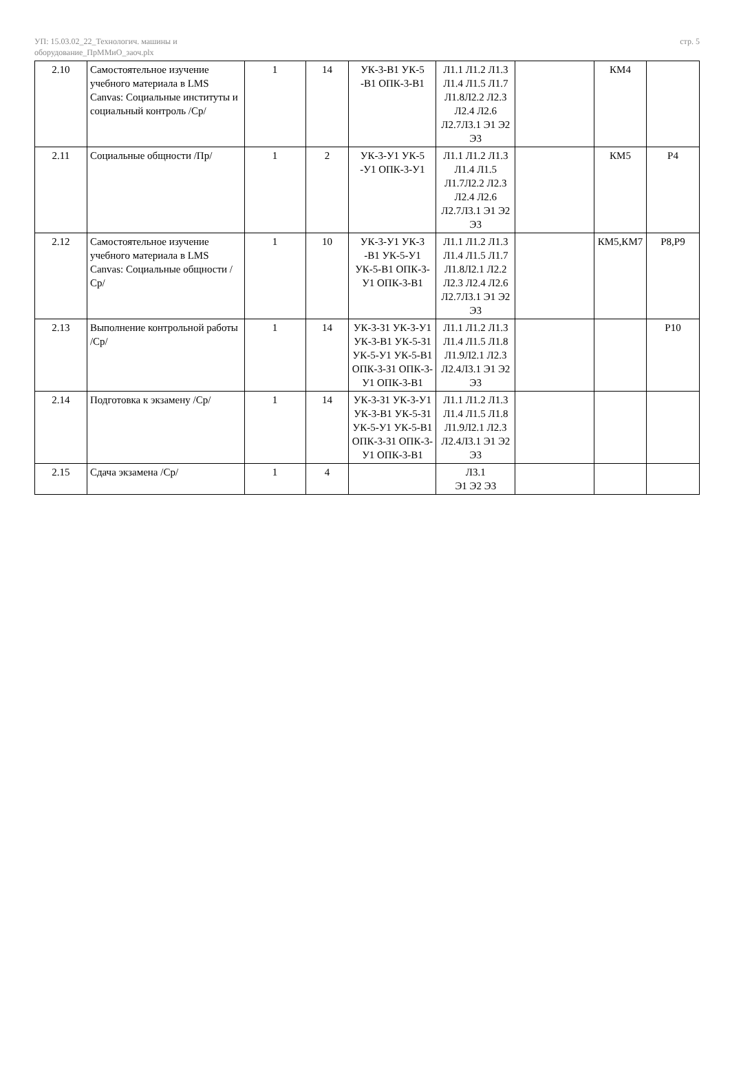УП: 15.03.02_22_Технологич. машины и
оборудование_ПрММиО_заоч.plx
стр. 5
| 2.10 | Самостоятельное изучение учебного материала в LMS Canvas: Социальные институты и социальный контроль /Ср/ | 1 | 14 | УК-3-В1 УК-5 -В1 ОПК-3-В1 | Л1.1 Л1.2 Л1.3 Л1.4 Л1.5 Л1.7 Л1.8Л2.2 Л2.3 Л2.4 Л2.6 Л2.7Л3.1 Э1 Э2 Э3 | | КМ4 | |
| 2.11 | Социальные общности /Пр/ | 1 | 2 | УК-3-У1 УК-5 -У1 ОПК-3-У1 | Л1.1 Л1.2 Л1.3 Л1.4 Л1.5 Л1.7Л2.2 Л2.3 Л2.4 Л2.6 Л2.7Л3.1 Э1 Э2 Э3 | | КМ5 | Р4 |
| 2.12 | Самостоятельное изучение учебного материала в LMS Canvas: Социальные общности /Ср/ | 1 | 10 | УК-3-У1 УК-3 -В1 УК-5-У1 УК-5-В1 ОПК-3-У1 ОПК-3-В1 | Л1.1 Л1.2 Л1.3 Л1.4 Л1.5 Л1.7 Л1.8Л2.1 Л2.2 Л2.3 Л2.4 Л2.6 Л2.7Л3.1 Э1 Э2 Э3 | | КМ5,КМ7 | Р8,Р9 |
| 2.13 | Выполнение контрольной работы /Ср/ | 1 | 14 | УК-3-З1 УК-3-У1 УК-3-В1 УК-5-З1 УК-5-У1 УК-5-В1 ОПК-3-З1 ОПК-3-У1 ОПК-3-В1 | Л1.1 Л1.2 Л1.3 Л1.4 Л1.5 Л1.8 Л1.9Л2.1 Л2.3 Л2.4Л3.1 Э1 Э2 Э3 | | | Р10 |
| 2.14 | Подготовка к экзамену /Ср/ | 1 | 14 | УК-3-З1 УК-3-У1 УК-3-В1 УК-5-З1 УК-5-У1 УК-5-В1 ОПК-3-З1 ОПК-3-У1 ОПК-3-В1 | Л1.1 Л1.2 Л1.3 Л1.4 Л1.5 Л1.8 Л1.9Л2.1 Л2.3 Л2.4Л3.1 Э1 Э2 Э3 | | | |
| 2.15 | Сдача экзамена /Ср/ | 1 | 4 | | Л3.1 Э1 Э2 Э3 | | | |